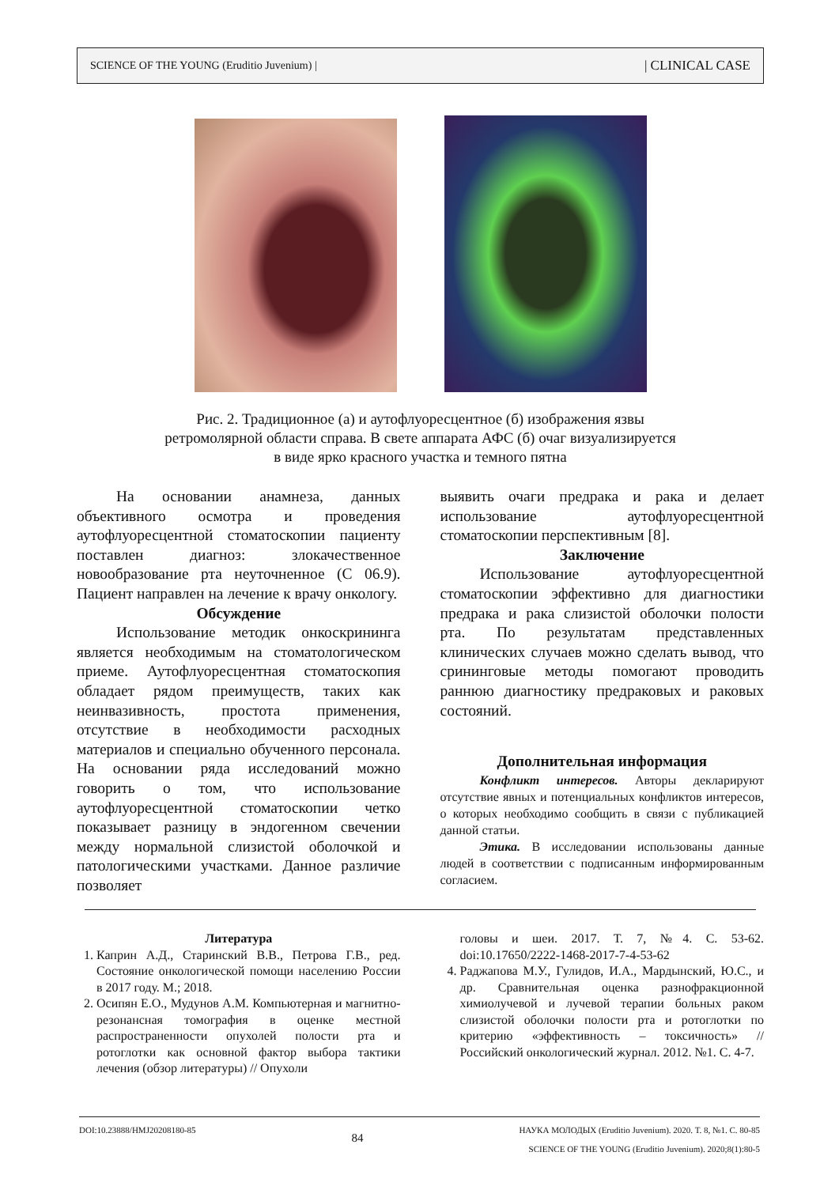SCIENCE OF THE YOUNG (Eruditio Juvenium) | | CLINICAL CASE
Рис. 2. Традиционное (а) и аутофлуоресцентное (б) изображения язвы
ретромолярной области справа. В свете аппарата АФС (б) очаг визуализируется
в виде ярко красного участка и темного пятна
На основании анамнеза, данных объективного осмотра и проведения аутофлуоресцентной стоматоскопии пациенту поставлен диагноз: злокачественное новообразование рта неуточненное (С 06.9). Пациент направлен на лечение к врачу онкологу.
Обсуждение
Использование методик онкоскрининга является необходимым на стоматологическом приеме. Аутофлуоресцентная стоматоскопия обладает рядом преимуществ, таких как неинвазивность, простота применения, отсутствие в необходимости расходных материалов и специально обученного персонала. На основании ряда исследований можно говорить о том, что использование аутофлуоресцентной стоматоскопии четко показывает разницу в эндогенном свечении между нормальной слизистой оболочкой и патологическими участками. Данное различие позволяет
выявить очаги предрака и рака и делает использование аутофлуоресцентной стоматоскопии перспективным [8].
Заключение
Использование аутофлуоресцентной стоматоскопии эффективно для диагностики предрака и рака слизистой оболочки полости рта. По результатам представленных клинических случаев можно сделать вывод, что срининговые методы помогают проводить раннюю диагностику предраковых и раковых состояний.
Дополнительная информация
Конфликт интересов. Авторы декларируют отсутствие явных и потенциальных конфликтов интересов, о которых необходимо сообщить в связи с публикацией данной статьи.
Этика. В исследовании использованы данные людей в соответствии с подписанным информированным согласием.
Литература
1. Каприн А.Д., Старинский В.В., Петрова Г.В., ред. Состояние онкологической помощи населению России в 2017 году. М.; 2018.
2. Осипян Е.О., Мудунов А.М. Компьютерная и магнитно-резонансная томография в оценке местной распространенности опухолей полости рта и ротоглотки как основной фактор выбора тактики лечения (обзор литературы) // Опухоли
головы и шеи. 2017. Т. 7, №4. С. 53-62. doi:10.17650/2222-1468-2017-7-4-53-62
4. Раджапова М.У., Гулидов, И.А., Мардынский, Ю.С., и др. Сравнительная оценка разнофракционной химиолучевой и лучевой терапии больных раком слизистой оболочки полости рта и ротоглотки по критерию «эффективность – токсичность» // Российский онкологический журнал. 2012. №1. С. 4-7.
DOI:10.23888/HMJ20208180-85 84 НАУКА МОЛОДЫХ (Eruditio Juvenium). 2020. Т. 8, №1. С. 80-85
SCIENCE OF THE YOUNG (Eruditio Juvenium). 2020;8(1):80-5